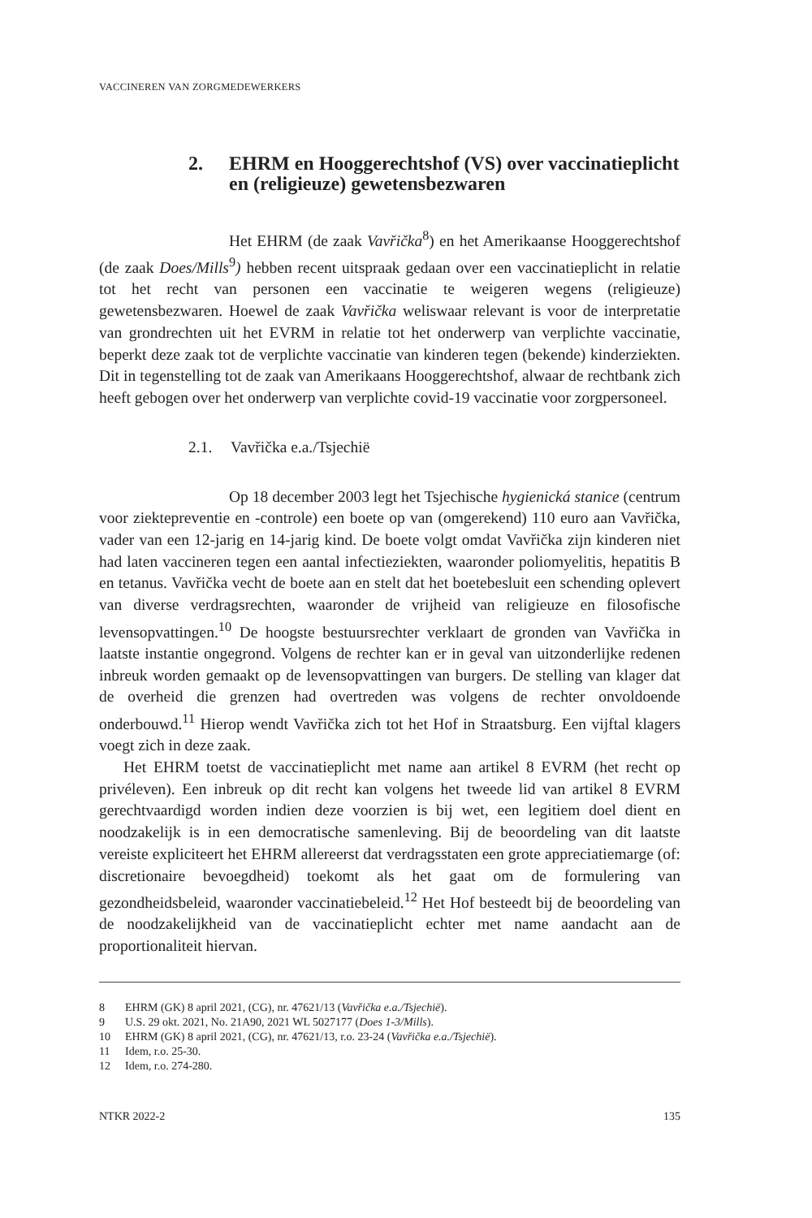VACCINEREN VAN ZORGMEDEWERKERS
2. EHRM en Hooggerechtshof (VS) over vaccinatieplicht en (religieuze) gewetensbezwaren
Het EHRM (de zaak Vavřička<sup>8</sup>) en het Amerikaanse Hooggerechtshof (de zaak Does/Mills<sup>9</sup>) hebben recent uitspraak gedaan over een vaccinatieplicht in relatie tot het recht van personen een vaccinatie te weigeren wegens (religieuze) gewetensbezwaren. Hoewel de zaak Vavřička weliswaar relevant is voor de interpretatie van grondrechten uit het EVRM in relatie tot het onderwerp van verplichte vaccinatie, beperkt deze zaak tot de verplichte vaccinatie van kinderen tegen (bekende) kinderziekten. Dit in tegenstelling tot de zaak van Amerikaans Hooggerechtshof, alwaar de rechtbank zich heeft gebogen over het onderwerp van verplichte covid-19 vaccinatie voor zorgpersoneel.
2.1. Vavřička e.a./Tsjechië
Op 18 december 2003 legt het Tsjechische hygienická stanice (centrum voor ziektepreventie en -controle) een boete op van (omgerekend) 110 euro aan Vavřička, vader van een 12-jarig en 14-jarig kind. De boete volgt omdat Vavřička zijn kinderen niet had laten vaccineren tegen een aantal infectieziekten, waaronder poliomyelitis, hepatitis B en tetanus. Vavřička vecht de boete aan en stelt dat het boetebesluit een schending oplevert van diverse verdragsrechten, waaronder de vrijheid van religieuze en filosofische levensopvattingen.<sup>10</sup> De hoogste bestuursrechter verklaart de gronden van Vavřička in laatste instantie ongegrond. Volgens de rechter kan er in geval van uitzonderlijke redenen inbreuk worden gemaakt op de levensopvattingen van burgers. De stelling van klager dat de overheid die grenzen had overtreden was volgens de rechter onvoldoende onderbouwd.<sup>11</sup> Hierop wendt Vavřička zich tot het Hof in Straatsburg. Een vijftal klagers voegt zich in deze zaak.
Het EHRM toetst de vaccinatieplicht met name aan artikel 8 EVRM (het recht op privéleven). Een inbreuk op dit recht kan volgens het tweede lid van artikel 8 EVRM gerechtvaardigd worden indien deze voorzien is bij wet, een legitiem doel dient en noodzakelijk is in een democratische samenleving. Bij de beoordeling van dit laatste vereiste expliciteert het EHRM allereerst dat verdragsstaten een grote appreciatiemarge (of: discretionaire bevoegdheid) toekomt als het gaat om de formulering van gezondheidsbeleid, waaronder vaccinatiebeleid.<sup>12</sup> Het Hof besteedt bij de beoordeling van de noodzakelijkheid van de vaccinatieplicht echter met name aandacht aan de proportionaliteit hiervan.
8 EHRM (GK) 8 april 2021, (CG), nr. 47621/13 (Vavřička e.a./Tsjechië).
9 U.S. 29 okt. 2021, No. 21A90, 2021 WL 5027177 (Does 1-3/Mills).
10 EHRM (GK) 8 april 2021, (CG), nr. 47621/13, r.o. 23-24 (Vavřička e.a./Tsjechië).
11 Idem, r.o. 25-30.
12 Idem, r.o. 274-280.
NTKR 2022-2 135